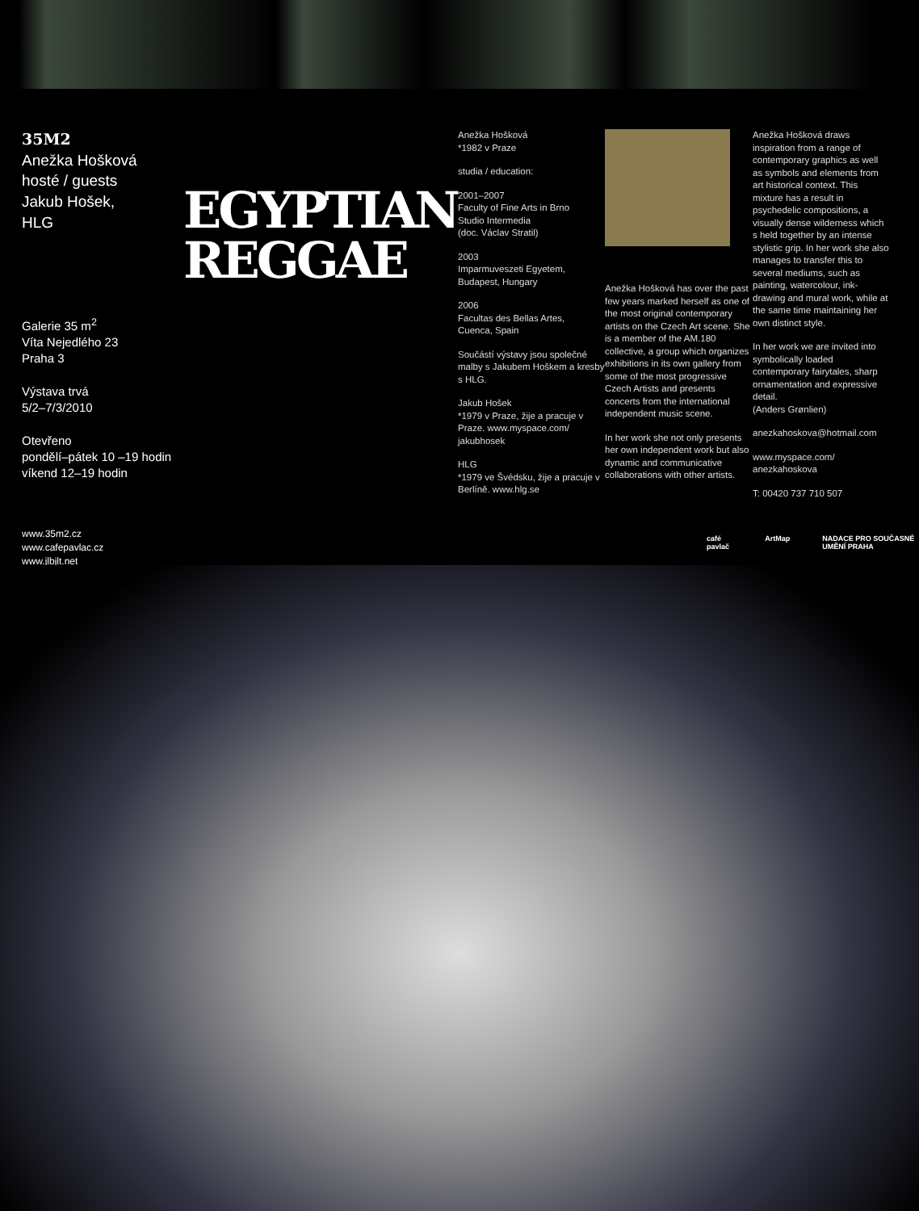35M2
Anežka Hošková
hosté / guests
Jakub Hošek,
HLG
Galerie 35 m<sup>2</sup>
Víta Nejedlého 23
Praha 3
Výstava trvá
5/2–7/3/2010
Otevřeno
pondělí–pátek 10 –19 hodin
víkend 12–19 hodin
EGYPTIAN
REGGAE
Anežka Hošková
*1982 v Praze
studia / education:
2001–2007
Faculty of Fine Arts in Brno
Studio Intermedia
(doc. Václav Stratil)
2003
Imparmuveszeti Egyetem,
Budapest, Hungary
2006
Facultas des Bellas Artes,
Cuenca, Spain
Součástí výstavy jsou společné malby s Jakubem Hoškem a kresby s HLG.
Jakub Hošek
*1979 v Praze, žije a pracuje v Praze. www.myspace.com/ jakubhosek
HLG
*1979 ve Švédsku, žije a pracuje v Berlíně. www.hlg.se
Anežka Hošková has over the past few years marked herself as one of the most original contemporary artists on the Czech Art scene. She is a member of the AM.180 collective, a group which organizes exhibitions in its own gallery from some of the most progressive Czech Artists and presents concerts from the international independent music scene.
In her work she not only presents her own independent work but also dynamic and communicative collaborations with other artists.
Anežka Hošková draws inspiration from a range of contemporary graphics as well as symbols and elements from art historical context. This mixture has a result in psychedelic compositions, a visually dense wilderness which s held together by an intense stylistic grip. In her work she also manages to transfer this to several mediums, such as painting, watercolour, ink-drawing and mural work, while at the same time maintaining her own distinct style.
In her work we are invited into symbolically loaded contemporary fairytales, sharp ornamentation and expressive detail.
(Anders Grønlien)
anezkahoskova@hotmail.com
www.myspace.com/ anezkahoskova
T: 00420 737 710 507
www.35m2.cz
www.cafepavlac.cz
www.jlbjlt.net
café pavlač ArtMap NADACE PRO SOUČASNÉ UMĚNÍ PRAHA